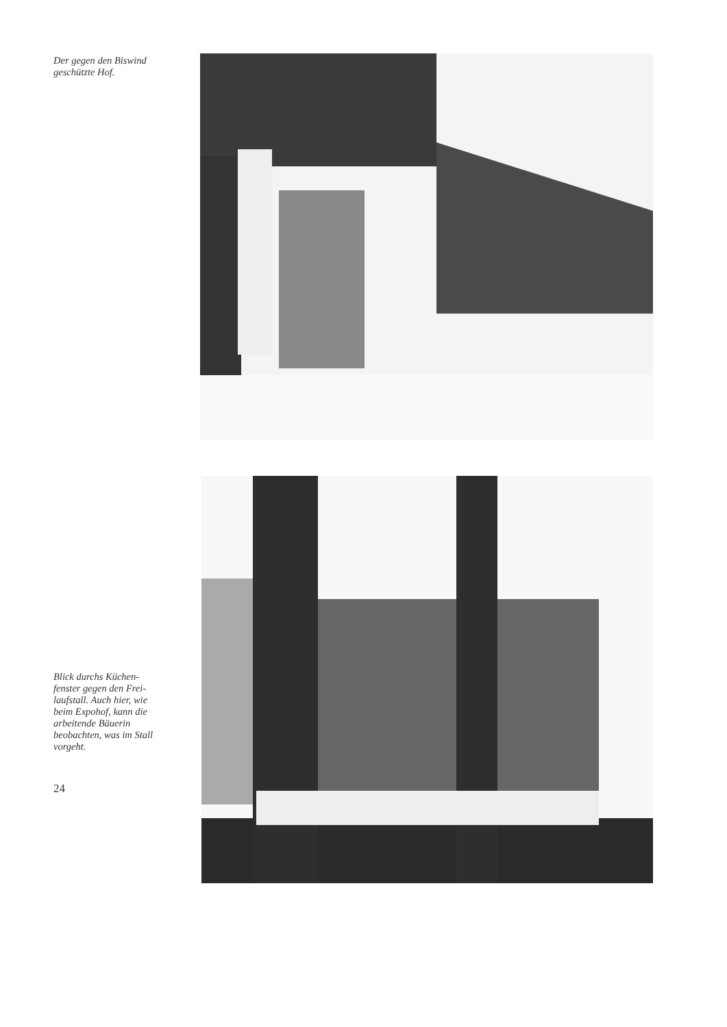Der gegen den Biswind
geschützte Hof.
Blick durchs Küchen-
fenster gegen den Frei-
laufstall. Auch hier, wie
beim Expohof, kann die
arbeitende Bäuerin
beobachten, was im Stall
vorgeht.
24